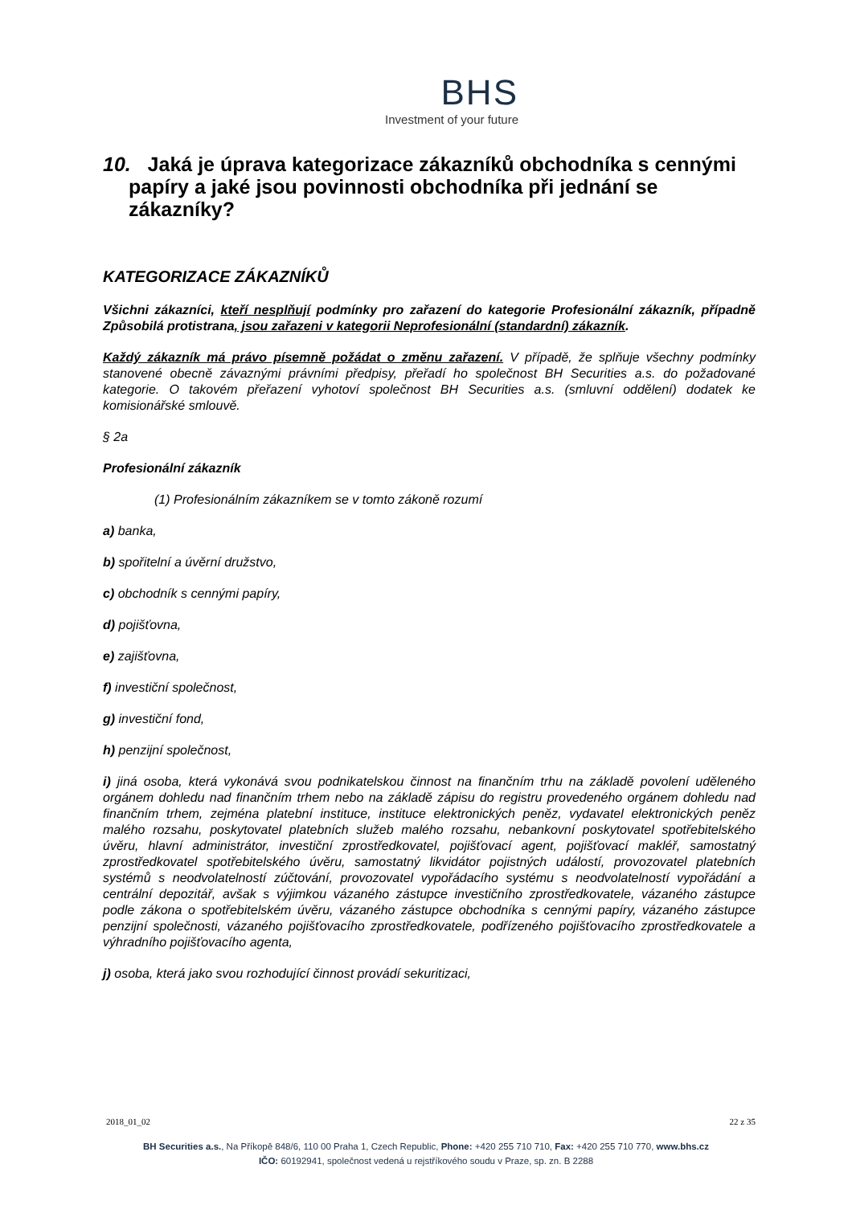BHS
Investment of your future
10. Jaká je úprava kategorizace zákazníků obchodníka s cennými papíry a jaké jsou povinnosti obchodníka při jednání se zákazníky?
KATEGORIZACE ZÁKAZNÍKŮ
Všichni zákazníci, kteří nesplňují podmínky pro zařazení do kategorie Profesionální zákazník, případně Způsobilá protistrana, jsou zařazeni v kategorii Neprofesionální (standardní) zákazník.
Každý zákazník má právo písemně požádat o změnu zařazení. V případě, že splňuje všechny podmínky stanovené obecně závaznými právními předpisy, přeřadí ho společnost BH Securities a.s. do požadované kategorie. O takovém přeřazení vyhotoví společnost BH Securities a.s. (smluvní oddělení) dodatek ke komisionářské smlouvě.
§ 2a
Profesionální zákazník
(1) Profesionálním zákazníkem se v tomto zákoně rozumí
a) banka,
b) spořitelní a úvěrní družstvo,
c) obchodník s cennými papíry,
d) pojišťovna,
e) zajišťovna,
f) investiční společnost,
g) investiční fond,
h) penzijní společnost,
i) jiná osoba, která vykonává svou podnikatelskou činnost na finančním trhu na základě povolení uděleného orgánem dohledu nad finančním trhem nebo na základě zápisu do registru provedeného orgánem dohledu nad finančním trhem, zejména platební instituce, instituce elektronických peněz, vydavatel elektronických peněz malého rozsahu, poskytovatel platebních služeb malého rozsahu, nebankovní poskytovatel spotřebitelského úvěru, hlavní administrátor, investiční zprostředkovatel, pojišťovací agent, pojišťovací makléř, samostatný zprostředkovatel spotřebitelského úvěru, samostatný likvidátor pojistných událostí, provozovatel platebních systémů s neodvolatelností zúčtování, provozovatel vypořádacího systému s neodvolatelností vypořádání a centrální depozitář, avšak s výjimkou vázaného zástupce investičního zprostředkovatele, vázaného zástupce podle zákona o spotřebitelském úvěru, vázaného zástupce obchodníka s cennými papíry, vázaného zástupce penzijní společnosti, vázaného pojišťovacího zprostředkovatele, podřízeného pojišťovacího zprostředkovatele a výhradního pojišťovacího agenta,
j) osoba, která jako svou rozhodující činnost provádí sekuritizaci,
2018_01_02 22 z 35
BH Securities a.s., Na Příkopě 848/6, 110 00 Praha 1, Czech Republic, Phone: +420 255 710 710, Fax: +420 255 710 770, www.bhs.cz
IČO: 60192941, společnost vedená u rejstříkového soudu v Praze, sp. zn. B 2288